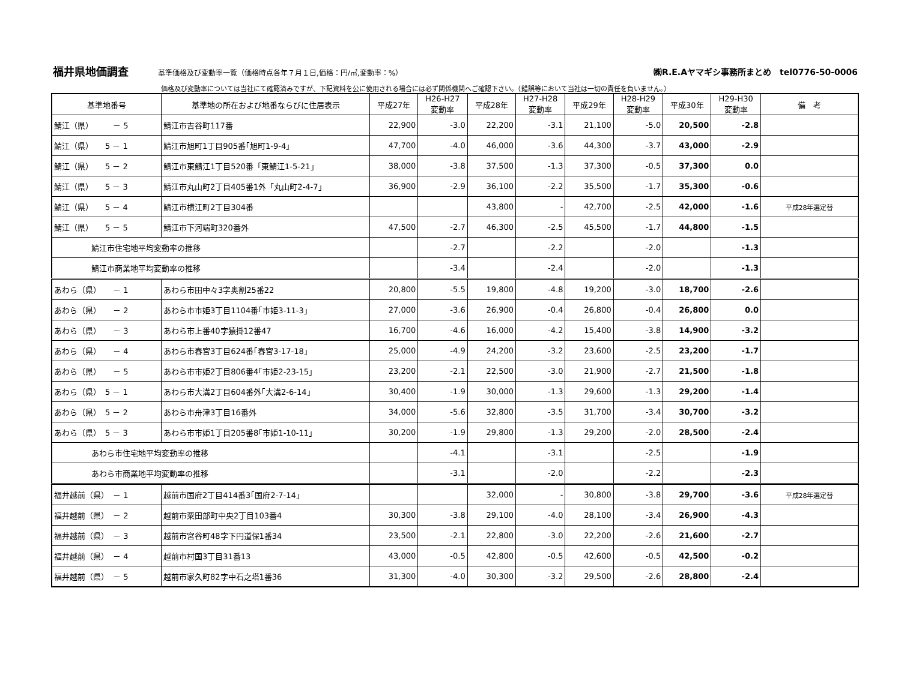福井県地価調査 基準価格及び変動率一覧（価格時点各年７月１日,価格：円/㎡,変動率：%） ㈱R.E.Aヤマギシ事務所まとめ　tel0776-50-0006
価格及び変動率については当社にて確認済みですが、下記資料を公に使用される場合には必ず関係機関へご確認下さい。（錯誤等において当社は一切の責任を負いません。）
| 基準地番号 | 基準地の所在および地番ならびに住居表示 | 平成27年 | H26-H27 変動率 | 平成28年 | H27-H28 変動率 | 平成29年 | H28-H29 変動率 | 平成30年 | H29-H30 変動率 | 備 考 |
| --- | --- | --- | --- | --- | --- | --- | --- | --- | --- | --- |
| 鯖江（県） － 5 | 鯖江市吉谷町117番 | 22,900 | -3.0 | 22,200 | -3.1 | 21,100 | -5.0 | 20,500 | -2.8 | |
| 鯖江（県） 5 － 1 | 鯖江市旭町1丁目905番｢旭町1-9-4｣ | 47,700 | -4.0 | 46,000 | -3.6 | 44,300 | -3.7 | 43,000 | -2.9 | |
| 鯖江（県） 5 － 2 | 鯖江市東鯖江1丁目520番「東鯖江1-5-21」 | 38,000 | -3.8 | 37,500 | -1.3 | 37,300 | -0.5 | 37,300 | 0.0 | |
| 鯖江（県） 5 － 3 | 鯖江市丸山町2丁目405番1外「丸山町2-4-7」 | 36,900 | -2.9 | 36,100 | -2.2 | 35,500 | -1.7 | 35,300 | -0.6 | |
| 鯖江（県） 5 － 4 | 鯖江市横江町2丁目304番 | | | 43,800 | - | 42,700 | -2.5 | 42,000 | -1.6 | 平成28年選定替 |
| 鯖江（県） 5 － 5 | 鯖江市下河端町320番外 | 47,500 | -2.7 | 46,300 | -2.5 | 45,500 | -1.7 | 44,800 | -1.5 | |
| 鯖江市住宅地平均変動率の推移 | | | -2.7 | | -2.2 | | -2.0 | | -1.3 | |
| 鯖江市商業地平均変動率の推移 | | | -3.4 | | -2.4 | | -2.0 | | -1.3 | |
| あわら（県） － 1 | あわら市田中々3字奥割25番22 | 20,800 | -5.5 | 19,800 | -4.8 | 19,200 | -3.0 | 18,700 | -2.6 | |
| あわら（県） － 2 | あわら市市姫3丁目1104番｢市姫3-11-3｣ | 27,000 | -3.6 | 26,900 | -0.4 | 26,800 | -0.4 | 26,800 | 0.0 | |
| あわら（県） － 3 | あわら市上番40字猿掛12番47 | 16,700 | -4.6 | 16,000 | -4.2 | 15,400 | -3.8 | 14,900 | -3.2 | |
| あわら（県） － 4 | あわら市春宮3丁目624番｢春宮3-17-18｣ | 25,000 | -4.9 | 24,200 | -3.2 | 23,600 | -2.5 | 23,200 | -1.7 | |
| あわら（県） － 5 | あわら市市姫2丁目806番4｢市姫2-23-15｣ | 23,200 | -2.1 | 22,500 | -3.0 | 21,900 | -2.7 | 21,500 | -1.8 | |
| あわら（県） 5 － 1 | あわら市大溝2丁目604番外｢大溝2-6-14｣ | 30,400 | -1.9 | 30,000 | -1.3 | 29,600 | -1.3 | 29,200 | -1.4 | |
| あわら（県） 5 － 2 | あわら市舟津3丁目16番外 | 34,000 | -5.6 | 32,800 | -3.5 | 31,700 | -3.4 | 30,700 | -3.2 | |
| あわら（県） 5 － 3 | あわら市市姫1丁目205番8｢市姫1-10-11｣ | 30,200 | -1.9 | 29,800 | -1.3 | 29,200 | -2.0 | 28,500 | -2.4 | |
| あわら市住宅地平均変動率の推移 | | | -4.1 | | -3.1 | | -2.5 | | -1.9 | |
| あわら市商業地平均変動率の推移 | | | -3.1 | | -2.0 | | -2.2 | | -2.3 | |
| 福井越前（県） － 1 | 越前市国府2丁目414番3｢国府2-7-14｣ | | | 32,000 | - | 30,800 | -3.8 | 29,700 | -3.6 | 平成28年選定替 |
| 福井越前（県） － 2 | 越前市粟田部町中央2丁目103番4 | 30,300 | -3.8 | 29,100 | -4.0 | 28,100 | -3.4 | 26,900 | -4.3 | |
| 福井越前（県） － 3 | 越前市宮谷町48字下円道保1番34 | 23,500 | -2.1 | 22,800 | -3.0 | 22,200 | -2.6 | 21,600 | -2.7 | |
| 福井越前（県） － 4 | 越前市村国3丁目31番13 | 43,000 | -0.5 | 42,800 | -0.5 | 42,600 | -0.5 | 42,500 | -0.2 | |
| 福井越前（県） － 5 | 越前市家久町82字中石之塔1番36 | 31,300 | -4.0 | 30,300 | -3.2 | 29,500 | -2.6 | 28,800 | -2.4 | |